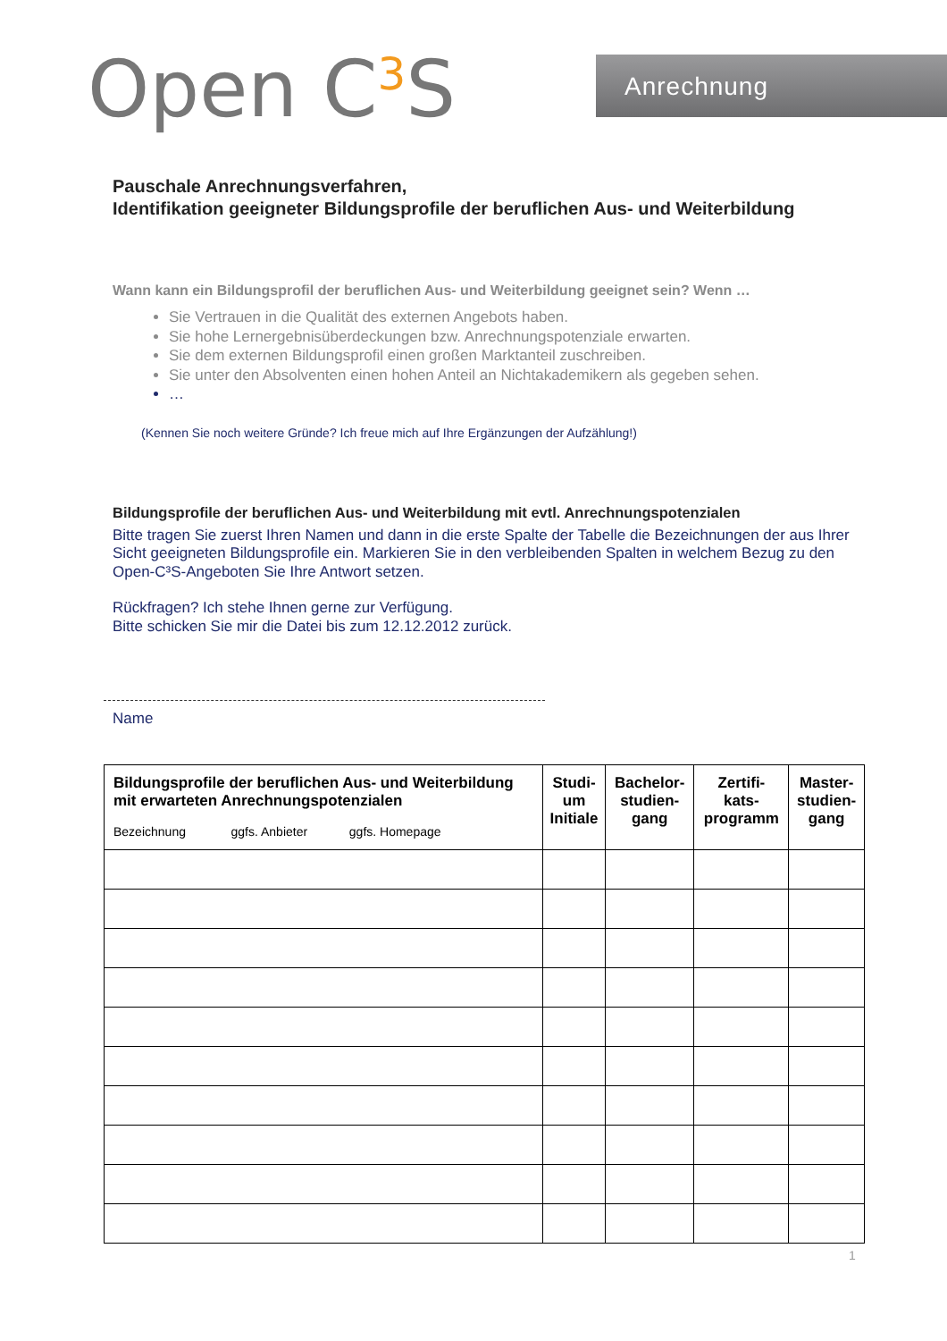Open C<sup>3</sup>S Anrechnung
Pauschale Anrechnungsverfahren,
Identifikation geeigneter Bildungsprofile der beruflichen Aus- und Weiterbildung
Wann kann ein Bildungsprofil der beruflichen Aus- und Weiterbildung geeignet sein? Wenn …
Sie Vertrauen in die Qualität des externen Angebots haben.
Sie hohe Lernergebnisüberdeckungen bzw. Anrechnungspotenziale erwarten.
Sie dem externen Bildungsprofil einen großen Marktanteil zuschreiben.
Sie unter den Absolventen einen hohen Anteil an Nichtakademikern als gegeben sehen.
…
(Kennen Sie noch weitere Gründe? Ich freue mich auf Ihre Ergänzungen der Aufzählung!)
Bildungsprofile der beruflichen Aus- und Weiterbildung mit evtl. Anrechnungspotenzialen
Bitte tragen Sie zuerst Ihren Namen und dann in die erste Spalte der Tabelle die Bezeichnungen der aus Ihrer Sicht geeigneten Bildungsprofile ein. Markieren Sie in den verbleibenden Spalten in welchem Bezug zu den Open-C³S-Angeboten Sie Ihre Antwort setzen.
Rückfragen? Ich stehe Ihnen gerne zur Verfügung.
Bitte schicken Sie mir die Datei bis zum 12.12.2012 zurück.
Name
| Bildungsprofile der beruflichen Aus- und Weiterbildung mit erwarteten Anrechnungspotenzialen Bezeichnung ggfs. Anbieter ggfs. Homepage | Studi- um Initiale | Bachelor- studien- gang | Zertifi- kats- programm | Master- studien- gang |
| --- | --- | --- | --- | --- |
1